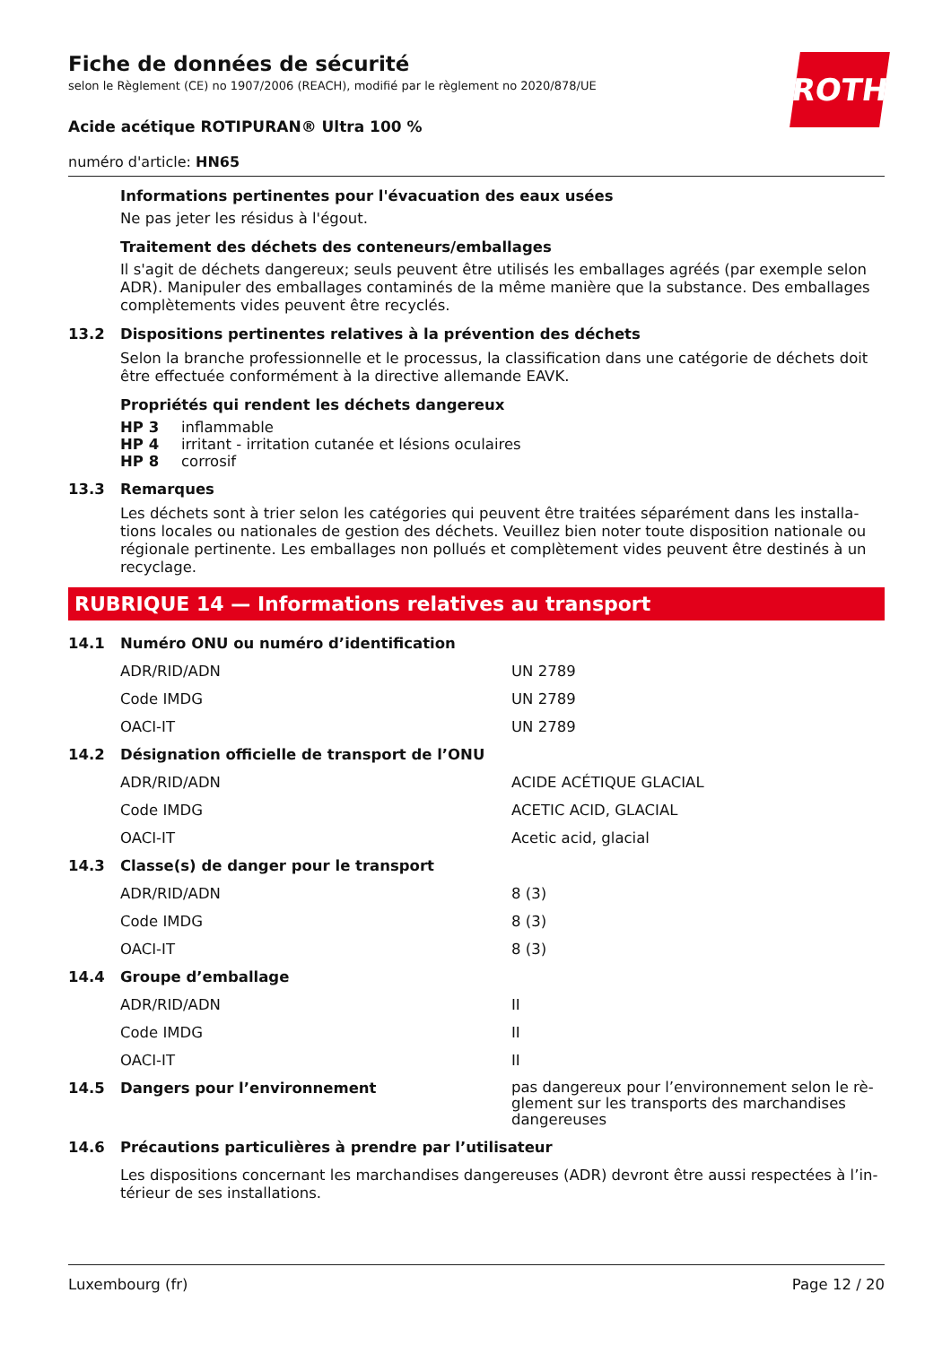ROTH
Fiche de données de sécurité
selon le Règlement (CE) no 1907/2006 (REACH), modifié par le règlement no 2020/878/UE
Acide acétique ROTIPURAN® Ultra 100 %
numéro d'article: HN65
Informations pertinentes pour l'évacuation des eaux usées
Ne pas jeter les résidus à l'égout.
Traitement des déchets des conteneurs/emballages
Il s'agit de déchets dangereux; seuls peuvent être utilisés les emballages agréés (par exemple selon ADR). Manipuler des emballages contaminés de la même manière que la substance. Des emballages complètements vides peuvent être recyclés.
13.2 Dispositions pertinentes relatives à la prévention des déchets
Selon la branche professionnelle et le processus, la classification dans une catégorie de déchets doit être effectuée conformément à la directive allemande EAVK.
Propriétés qui rendent les déchets dangereux
HP 3 inflammable
HP 4 irritant - irritation cutanée et lésions oculaires
HP 8 corrosif
13.3 Remarques
Les déchets sont à trier selon les catégories qui peuvent être traitées séparément dans les installa-tions locales ou nationales de gestion des déchets. Veuillez bien noter toute disposition nationale ou régionale pertinente. Les emballages non pollués et complètement vides peuvent être destinés à un recyclage.
RUBRIQUE 14 — Informations relatives au transport
| 14.1 | Numéro ONU ou numéro d’identification | |
| | ADR/RID/ADN | UN 2789 |
| | Code IMDG | UN 2789 |
| | OACI-IT | UN 2789 |
| 14.2 | Désignation officielle de transport de l’ONU | |
| | ADR/RID/ADN | ACIDE ACÉTIQUE GLACIAL |
| | Code IMDG | ACETIC ACID, GLACIAL |
| | OACI-IT | Acetic acid, glacial |
| 14.3 | Classe(s) de danger pour le transport | |
| | ADR/RID/ADN | 8 (3) |
| | Code IMDG | 8 (3) |
| | OACI-IT | 8 (3) |
| 14.4 | Groupe d’emballage | |
| | ADR/RID/ADN | II |
| | Code IMDG | II |
| | OACI-IT | II |
| 14.5 | Dangers pour l’environnement | pas dangereux pour l’environnement selon le rè-glement sur les transports des marchandises dangereuses |
| 14.6 | Précautions particulières à prendre par l’utilisateur | |
| | Les dispositions concernant les marchandises dangereuses (ADR) devront être aussi respectées à l’in-térieur de ses installations. | |
Luxembourg (fr) Page 12 / 20